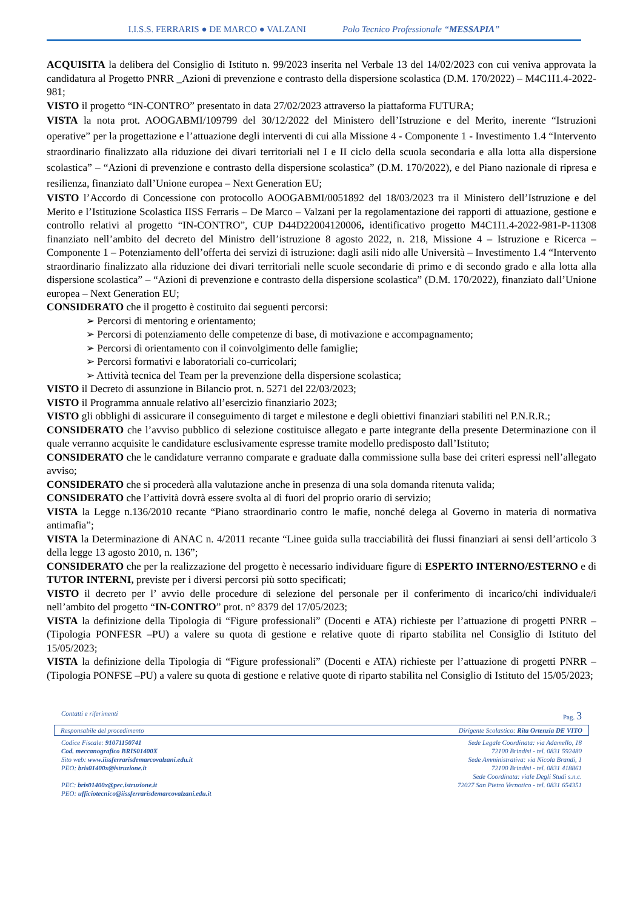I.I.S.S. FERRARIS ● DE MARCO ● VALZANI Polo Tecnico Professionale “MESSAPIA”
ACQUISITA la delibera del Consiglio di Istituto n. 99/2023 inserita nel Verbale 13 del 14/02/2023 con cui veniva approvata la candidatura al Progetto PNRR _Azioni di prevenzione e contrasto della dispersione scolastica (D.M. 170/2022) – M4C1I1.4-2022-981;
VISTO il progetto “IN-CONTRO” presentato in data 27/02/2023 attraverso la piattaforma FUTURA;
VISTA la nota prot. AOOGABMI/109799 del 30/12/2022 del Ministero dell’Istruzione e del Merito, inerente “Istruzioni operative” per la progettazione e l’attuazione degli interventi di cui alla Missione 4 - Componente 1 - Investimento 1.4 “Intervento straordinario finalizzato alla riduzione dei divari territoriali nel I e II ciclo della scuola secondaria e alla lotta alla dispersione scolastica” – “Azioni di prevenzione e contrasto della dispersione scolastica” (D.M. 170/2022), e del Piano nazionale di ripresa e resilienza, finanziato dall’Unione europea – Next Generation EU;
VISTO l’Accordo di Concessione con protocollo AOOGABMI/0051892 del 18/03/2023 tra il Ministero dell’Istruzione e del Merito e l’Istituzione Scolastica IISS Ferraris – De Marco – Valzani per la regolamentazione dei rapporti di attuazione, gestione e controllo relativi al progetto “IN-CONTRO”, CUP D44D22004120006, identificativo progetto M4C1I1.4-2022-981-P-11308 finanziato nell’ambito del decreto del Ministro dell’istruzione 8 agosto 2022, n. 218, Missione 4 – Istruzione e Ricerca – Componente 1 – Potenziamento dell’offerta dei servizi di istruzione: dagli asili nido alle Università – Investimento 1.4 “Intervento straordinario finalizzato alla riduzione dei divari territoriali nelle scuole secondarie di primo e di secondo grado e alla lotta alla dispersione scolastica” – “Azioni di prevenzione e contrasto della dispersione scolastica” (D.M. 170/2022), finanziato dall’Unione europea – Next Generation EU;
CONSIDERATO che il progetto è costituito dai seguenti percorsi:
➢ Percorsi di mentoring e orientamento;
➢ Percorsi di potenziamento delle competenze di base, di motivazione e accompagnamento;
➢ Percorsi di orientamento con il coinvolgimento delle famiglie;
➢ Percorsi formativi e laboratoriali co-curricolari;
➢ Attività tecnica del Team per la prevenzione della dispersione scolastica;
VISTO il Decreto di assunzione in Bilancio prot. n. 5271 del 22/03/2023;
VISTO il Programma annuale relativo all’esercizio finanziario 2023;
VISTO gli obblighi di assicurare il conseguimento di target e milestone e degli obiettivi finanziari stabiliti nel P.N.R.R.;
CONSIDERATO che l’avviso pubblico di selezione costituisce allegato e parte integrante della presente Determinazione con il quale verranno acquisite le candidature esclusivamente espresse tramite modello predisposto dall’Istituto;
CONSIDERATO che le candidature verranno comparate e graduate dalla commissione sulla base dei criteri espressi nell’allegato avviso;
CONSIDERATO che si procederà alla valutazione anche in presenza di una sola domanda ritenuta valida;
CONSIDERATO che l’attività dovrà essere svolta al di fuori del proprio orario di servizio;
VISTA la Legge n.136/2010 recante “Piano straordinario contro le mafie, nonché delega al Governo in materia di normativa antimafia”;
VISTA la Determinazione di ANAC n. 4/2011 recante “Linee guida sulla tracciabilità dei flussi finanziari ai sensi dell’articolo 3 della legge 13 agosto 2010, n. 136”;
CONSIDERATO che per la realizzazione del progetto è necessario individuare figure di ESPERTO INTERNO/ESTERNO e di TUTOR INTERNI, previste per i diversi percorsi più sotto specificati;
VISTO il decreto per l’ avvio delle procedure di selezione del personale per il conferimento di incarico/chi individuale/i nell’ambito del progetto “IN-CONTRO” prot. n° 8379 del 17/05/2023;
VISTA la definizione della Tipologia di “Figure professionali” (Docenti e ATA) richieste per l’attuazione di progetti PNRR – (Tipologia PONFESR –PU) a valere su quota di gestione e relative quote di riparto stabilita nel Consiglio di Istituto del 15/05/2023;
VISTA la definizione della Tipologia di “Figure professionali” (Docenti e ATA) richieste per l’attuazione di progetti PNRR – (Tipologia PONFSE –PU) a valere su quota di gestione e relative quote di riparto stabilita nel Consiglio di Istituto del 15/05/2023;
Contatti e riferimenti Pag. 3
Responsabile del procedimento Dirigente Scolastico: Rita Ortenzia DE VITO
Codice Fiscale: 91071150741
Cod. meccanografico BRIS01400X
Sito web: www.iissferrarisdemarcovalzani.edu.it
PEO: bris01400x@istruzione.it
PEC: bris01400x@pec.istruzione.it
PEO: ufficiotecnico@iissferrarisdemarcovalzani.edu.it
Sede Legale Coordinata: via Adamello, 18
72100 Brindisi - tel. 0831 592480
Sede Amministrativa: via Nicola Brandi, 1
72100 Brindisi - tel. 0831 418861
Sede Coordinata: viale Degli Studi s.n.c.
72027 San Pietro Vernotico - tel. 0831 654351